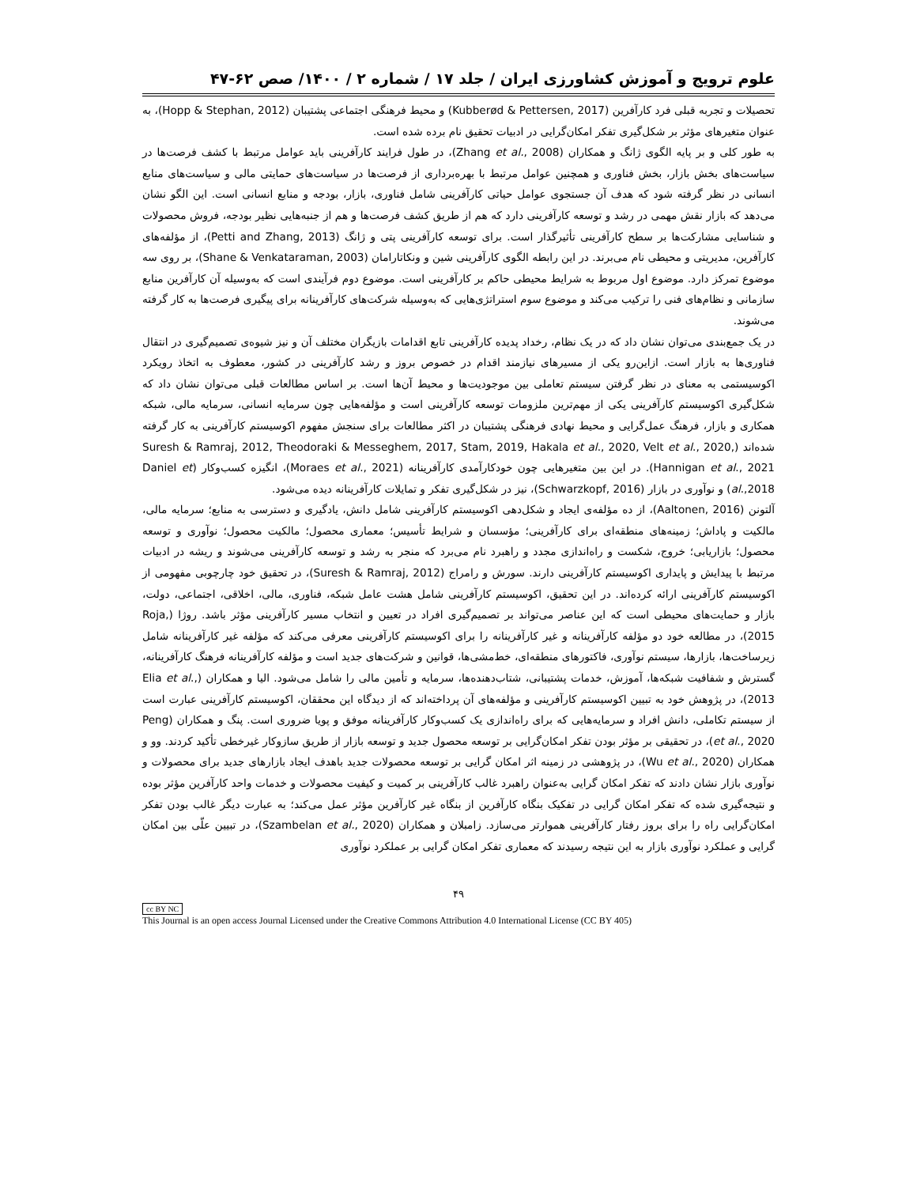علوم ترویج و آموزش کشاورزی ایران / جلد ۱۷ / شماره ۲ / ۱۴۰۰/ صص ۶۲-۴۷
تحصیلات و تجربه قبلی فرد کارآفرین (Kubberød & Pettersen, 2017) و محیط فرهنگی اجتماعی پشتیبان (Hopp & Stephan, 2012)، به عنوان متغیرهای مؤثر بر شکل‌گیری تفکر امکان‌گرایی در ادبیات تحقیق نام برده شده است.
به طور کلی و بر پایه الگوی ژانگ و همکاران (Zhang et al., 2008)، در طول فرایند کارآفرینی باید عوامل مرتبط با کشف فرصت‌ها در سیاست‌های بخش بازار، بخش فناوری و همچنین عوامل مرتبط با بهره‌برداری از فرصت‌ها در سیاست‌های حمایتی مالی و سیاست‌های منابع انسانی در نظر گرفته شود که هدف آن جستجوی عوامل حیاتی کارآفرینی شامل فناوری، بازار، بودجه و منابع انسانی است. این الگو نشان می‌دهد که بازار نقش مهمی در رشد و توسعه کارآفرینی دارد که هم از طریق کشف فرصت‌ها و هم از جنبه‌هایی نظیر بودجه، فروش محصولات و شناسایی مشارکت‌ها بر سطح کارآفرینی تأثیرگذار است. برای توسعه کارآفرینی پتی و ژانگ (Petti and Zhang, 2013)، از مؤلفه‌های کارآفرین، مدیریتی و محیطی نام می‌برند. در این رابطه الگوی کارآفرینی شین و ونکاتارامان (Shane & Venkataraman, 2003)، بر روی سه موضوع تمرکز دارد. موضوع اول مربوط به شرایط محیطی حاکم بر کارآفرینی است. موضوع دوم فرآیندی است که به‌وسیله آن کارآفرین منابع سازمانی و نظام‌های فنی را ترکیب می‌کند و موضوع سوم استراتژی‌هایی که به‌وسیله شرکت‌های کارآفرینانه برای پیگیری فرصت‌ها به کار گرفته می‌شوند.
در یک جمع‌بندی می‌توان نشان داد که در یک نظام، رخداد پدیده کارآفرینی تابع اقدامات بازیگران مختلف آن و نیز شیوه‌ی تصمیم‌گیری در انتقال فناوری‌ها به بازار است. ازاین‌رو یکی از مسیرهای نیازمند اقدام در خصوص بروز و رشد کارآفرینی در کشور، معطوف به اتخاذ رویکرد اکوسیستمی به معنای در نظر گرفتن سیستم تعاملی بین موجودیت‌ها و محیط آن‌ها است. بر اساس مطالعات قبلی می‌توان نشان داد که شکل‌گیری اکوسیستم کارآفرینی یکی از مهم‌ترین ملزومات توسعه کارآفرینی است و مؤلفه‌هایی چون سرمایه انسانی، سرمایه مالی، شبکه همکاری و بازار، فرهنگ عمل‌گرایی و محیط نهادی فرهنگی پشتیبان در اکثر مطالعات برای سنجش مفهوم اکوسیستم کارآفرینی به کار گرفته شده‌اند (Suresh & Ramraj, 2012, Theodoraki & Messeghem, 2017, Stam, 2019, Hakala et al., 2020, Velt et al., 2020, Hannigan et al., 2021). در این بین متغیرهایی چون خودکارآمدی کارآفرینانه (Moraes et al., 2021)، انگیزه کسب‌وکار (Daniel et al.,2018) و نوآوری در بازار (Schwarzkopf, 2016)، نیز در شکل‌گیری تفکر و تمایلات کارآفرینانه دیده می‌شود.
آلتونن (Aaltonen, 2016)، از ده مؤلفه‌ی ایجاد و شکل‌دهی اکوسیستم کارآفرینی شامل دانش، یادگیری و دسترسی به منابع؛ سرمایه مالی، مالکیت و پاداش؛ زمینه‌های منطقه‌ای برای کارآفرینی؛ مؤسسان و شرایط تأسیس؛ معماری محصول؛ مالکیت محصول؛ نوآوری و توسعه محصول؛ بازاریابی؛ خروج، شکست و راه‌اندازی مجدد و راهبرد نام می‌برد که منجر به رشد و توسعه کارآفرینی می‌شوند و ریشه در ادبیات مرتبط با پیدایش و پایداری اکوسیستم کارآفرینی دارند. سورش و رامراج (Suresh & Ramraj, 2012)، در تحقیق خود چارچوبی مفهومی از اکوسیستم کارآفرینی ارائه کرده‌اند. در این تحقیق، اکوسیستم کارآفرینی شامل هشت عامل شبکه، فناوری، مالی، اخلاقی، اجتماعی، دولت، بازار و حمایت‌های محیطی است که این عناصر می‌تواند بر تصمیم‌گیری افراد در تعیین و انتخاب مسیر کارآفرینی مؤثر باشد. روژا (Roja, 2015)، در مطالعه خود دو مؤلفه کارآفرینانه و غیر کارآفرینانه را برای اکوسیستم کارآفرینی معرفی می‌کند که مؤلفه غیر کارآفرینانه شامل زیرساخت‌ها، بازارها، سیستم نوآوری، فاکتورهای منطقه‌ای، خط‌مشی‌ها، قوانین و شرکت‌های جدید است و مؤلفه کارآفرینانه فرهنگ کارآفرینانه، گسترش و شفافیت شبکه‌ها، آموزش، خدمات پشتیبانی، شتاب‌دهنده‌ها، سرمایه و تأمین مالی را شامل می‌شود. الیا و همکاران (Elia et al., 2013)، در پژوهش خود به تبیین اکوسیستم کارآفرینی و مؤلفه‌های آن پرداخته‌اند که از دیدگاه این محققان، اکوسیستم کارآفرینی عبارت است از سیستم تکاملی، دانش افراد و سرمایه‌هایی که برای راه‌اندازی یک کسب‌وکار کارآفرینانه موفق و پویا ضروری است. پنگ و همکاران (Peng et al., 2020)، در تحقیقی بر مؤثر بودن تفکر امکان‌گرایی بر توسعه محصول جدید و توسعه بازار از طریق سازوکار غیرخطی تأکید کردند. وو و همکاران (Wu et al., 2020)، در پژوهشی در زمینه اثر امکان گرایی بر توسعه محصولات جدید باهدف ایجاد بازارهای جدید برای محصولات و نوآوری بازار نشان دادند که تفکر امکان گرایی به‌عنوان راهبرد غالب کارآفرینی بر کمیت و کیفیت محصولات و خدمات واحد کارآفرین مؤثر بوده و نتیجه‌گیری شده که تفکر امکان گرایی در تفکیک بنگاه کارآفرین از بنگاه غیر کارآفرین مؤثر عمل می‌کند؛ به عبارت دیگر غالب بودن تفکر امکان‌گرایی راه را برای بروز رفتار کارآفرینی هموارتر می‌سازد. زامبلان و همکاران (Szambelan et al., 2020)، در تبیین علّی بین امکان گرایی و عملکرد نوآوری بازار به این نتیجه رسیدند که معماری تفکر امکان گرایی بر عملکرد نوآوری
۴۹
cc BY NC
This Journal is an open access Journal Licensed under the Creative Commons Attribution 4.0 International License (CC BY 405)